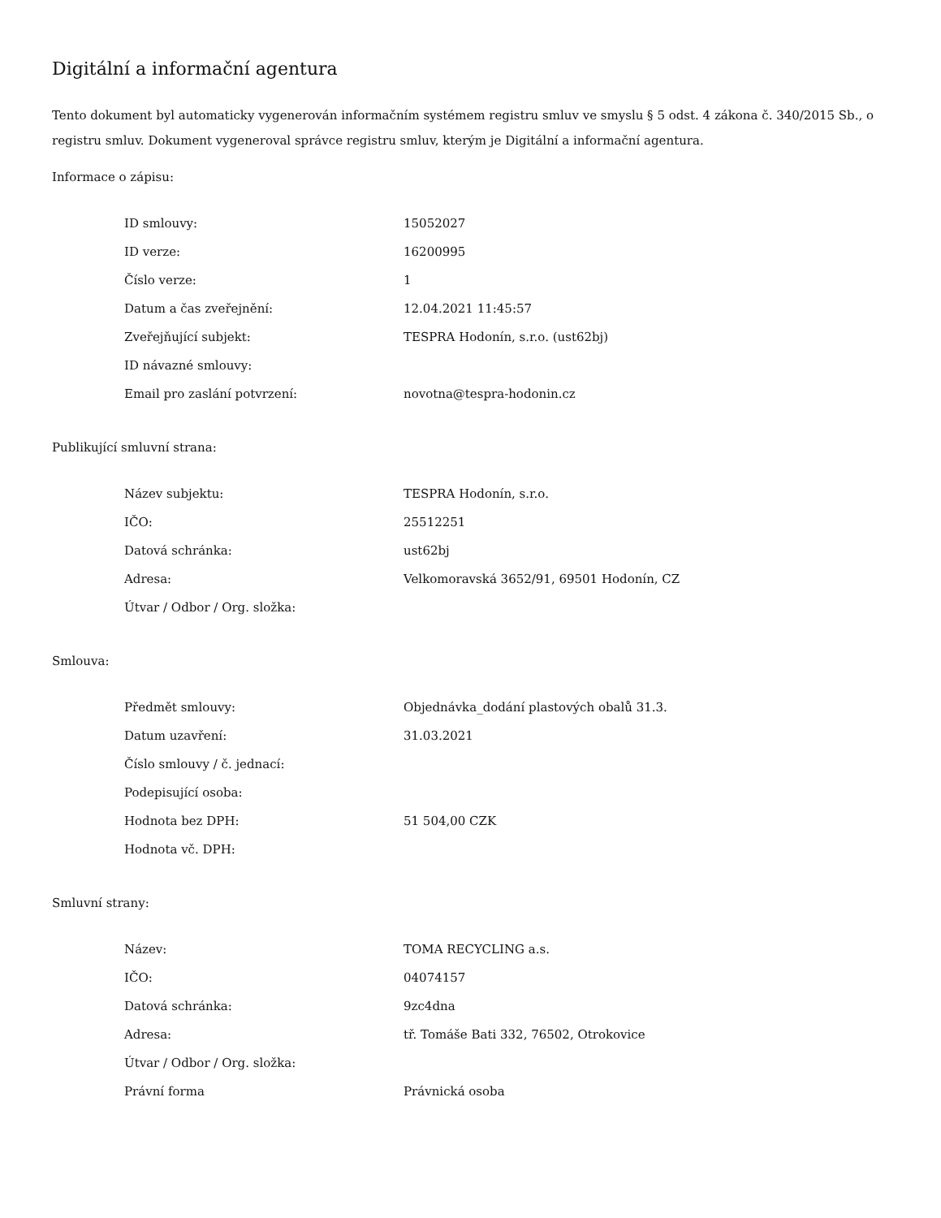Digitální a informační agentura
Tento dokument byl automaticky vygenerován informačním systémem registru smluv ve smyslu § 5 odst. 4 zákona č. 340/2015 Sb., o registru smluv. Dokument vygeneroval správce registru smluv, kterým je Digitální a informační agentura.
Informace o zápisu:
| ID smlouvy: | 15052027 |
| ID verze: | 16200995 |
| Číslo verze: | 1 |
| Datum a čas zveřejnění: | 12.04.2021 11:45:57 |
| Zveřejňující subjekt: | TESPRA Hodonín, s.r.o. (ust62bj) |
| ID návazné smlouvy: | |
| Email pro zaslání potvrzení: | novotna@tespra-hodonin.cz |
Publikující smluvní strana:
| Název subjektu: | TESPRA Hodonín, s.r.o. |
| IČO: | 25512251 |
| Datová schránka: | ust62bj |
| Adresa: | Velkomoravská 3652/91, 69501 Hodonín, CZ |
| Útvar / Odbor / Org. složka: | |
Smlouva:
| Předmět smlouvy: | Objednávka_dodání plastových obalů 31.3. |
| Datum uzavření: | 31.03.2021 |
| Číslo smlouvy / č. jednací: | |
| Podepisující osoba: | |
| Hodnota bez DPH: | 51 504,00 CZK |
| Hodnota vč. DPH: | |
Smluvní strany:
| Název: | TOMA RECYCLING a.s. |
| IČO: | 04074157 |
| Datová schránka: | 9zc4dna |
| Adresa: | tř. Tomáše Bati 332, 76502, Otrokovice |
| Útvar / Odbor / Org. složka: | |
| Právní forma | Právnická osoba |